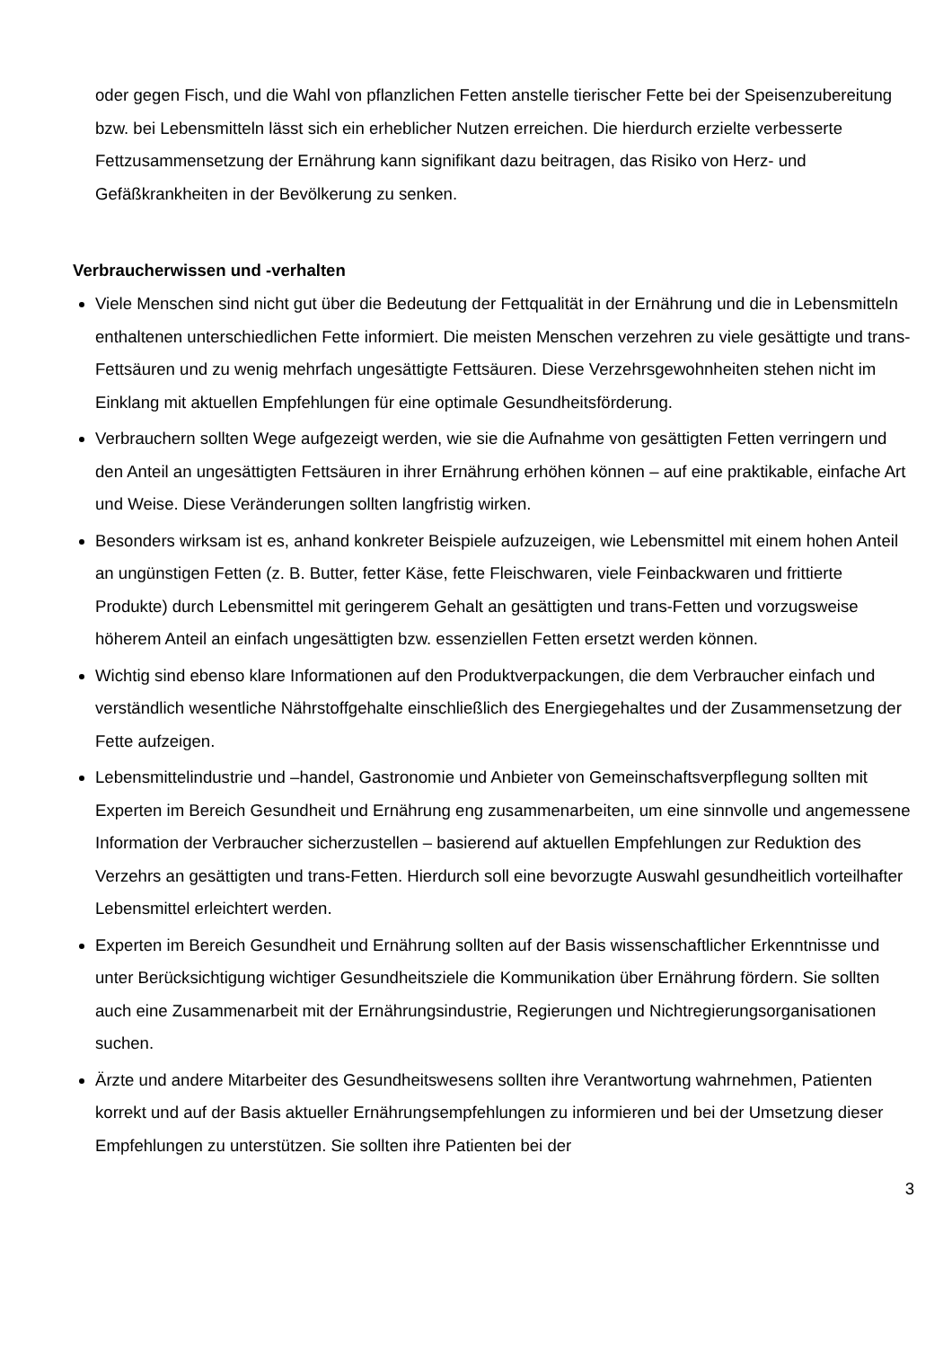oder gegen Fisch, und die Wahl von pflanzlichen Fetten anstelle tierischer Fette bei der Speisenzubereitung bzw. bei Lebensmitteln lässt sich ein erheblicher Nutzen erreichen. Die hierdurch erzielte verbesserte Fettzusammensetzung der Ernährung kann signifikant dazu beitragen, das Risiko von Herz- und Gefäßkrankheiten in der Bevölkerung zu senken.
Verbraucherwissen und -verhalten
Viele Menschen sind nicht gut über die Bedeutung der Fettqualität in der Ernährung und die in Lebensmitteln enthaltenen unterschiedlichen Fette informiert. Die meisten Menschen verzehren zu viele gesättigte und trans-Fettsäuren und zu wenig mehrfach ungesättigte Fettsäuren. Diese Verzehrsgewohnheiten stehen nicht im Einklang mit aktuellen Empfehlungen für eine optimale Gesundheitsförderung.
Verbrauchern sollten Wege aufgezeigt werden, wie sie die Aufnahme von gesättigten Fetten verringern und den Anteil an ungesättigten Fettsäuren in ihrer Ernährung erhöhen können – auf eine praktikable, einfache Art und Weise. Diese Veränderungen sollten langfristig wirken.
Besonders wirksam ist es, anhand konkreter Beispiele aufzuzeigen, wie Lebensmittel mit einem hohen Anteil an ungünstigen Fetten (z. B. Butter, fetter Käse, fette Fleischwaren, viele Feinbackwaren und frittierte Produkte) durch Lebensmittel mit geringerem Gehalt an gesättigten und trans-Fetten und vorzugsweise höherem Anteil an einfach ungesättigten bzw. essenziellen Fetten ersetzt werden können.
Wichtig sind ebenso klare Informationen auf den Produktverpackungen, die dem Verbraucher einfach und verständlich wesentliche Nährstoffgehalte einschließlich des Energiegehaltes und der Zusammensetzung der Fette aufzeigen.
Lebensmittelindustrie und –handel, Gastronomie und Anbieter von Gemeinschaftsverpflegung sollten mit Experten im Bereich Gesundheit und Ernährung eng zusammenarbeiten, um eine sinnvolle und angemessene Information der Verbraucher sicherzustellen – basierend auf aktuellen Empfehlungen zur Reduktion des Verzehrs an gesättigten und trans-Fetten. Hierdurch soll eine bevorzugte Auswahl gesundheitlich vorteilhafter Lebensmittel erleichtert werden.
Experten im Bereich Gesundheit und Ernährung sollten auf der Basis wissenschaftlicher Erkenntnisse und unter Berücksichtigung wichtiger Gesundheitsziele die Kommunikation über Ernährung fördern. Sie sollten auch eine Zusammenarbeit mit der Ernährungsindustrie, Regierungen und Nichtregierungsorganisationen suchen.
Ärzte und andere Mitarbeiter des Gesundheitswesens sollten ihre Verantwortung wahrnehmen, Patienten korrekt und auf der Basis aktueller Ernährungsempfehlungen zu informieren und bei der Umsetzung dieser Empfehlungen zu unterstützen. Sie sollten ihre Patienten bei der
3